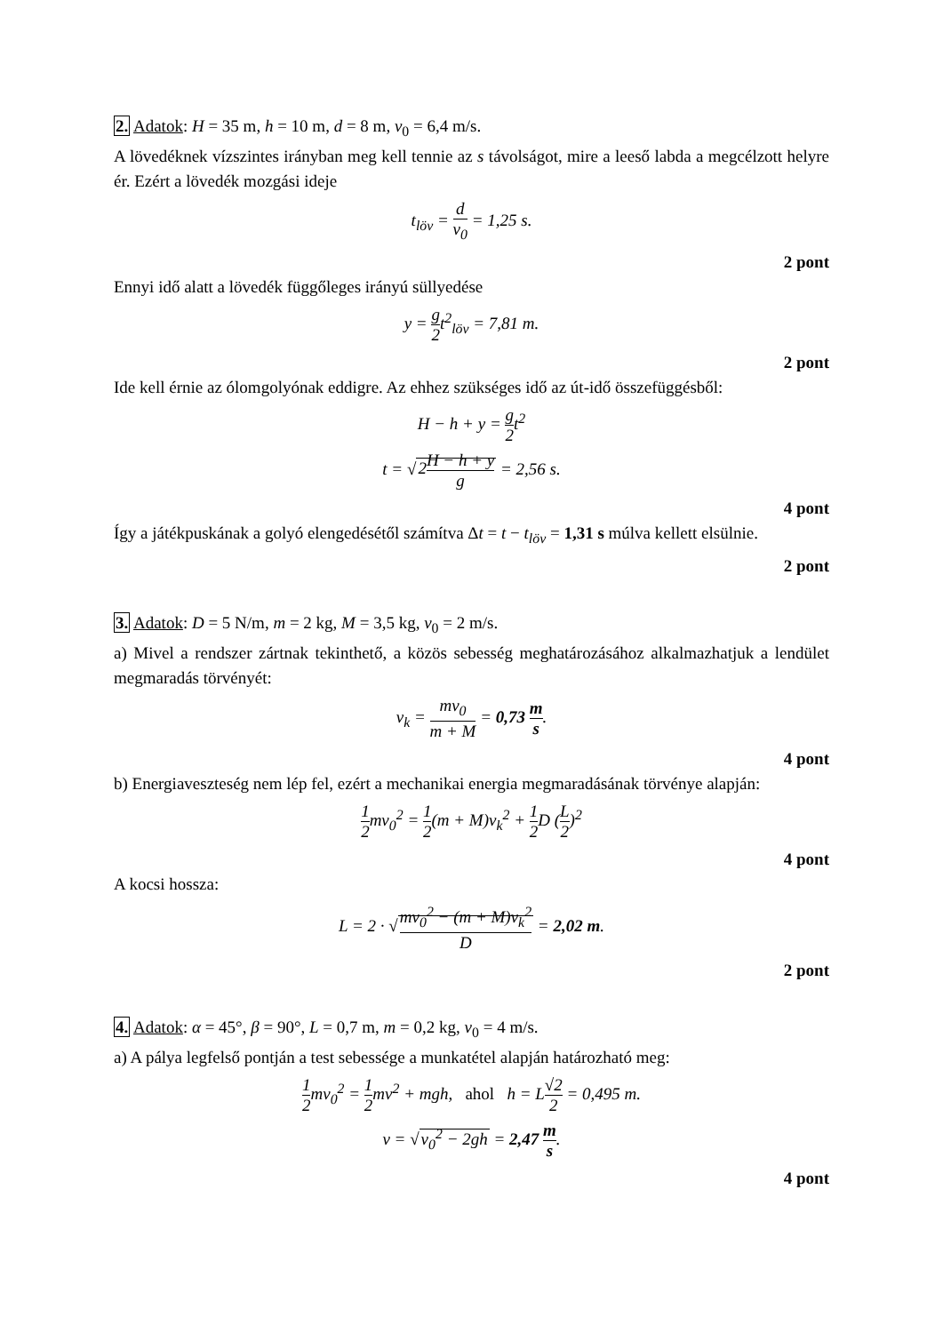2. Adatok: H = 35 m, h = 10 m, d = 8 m, v<sub>0</sub> = 6,4 m/s.
A lövedéknek vízszintes irányban meg kell tennie az s távolságot, mire a leeső labda a megcélzott helyre ér. Ezért a lövedék mozgási ideje
t<sub>löv</sub> = d v<sub>0</sub> = 1,25 s.
2 pont
Ennyi idő alatt a lövedék függőleges irányú süllyedése
y = g 2t<sup>2</sup><sub>löv</sub> = 7,81 m.
2 pont
Ide kell érnie az ólomgolyónak eddigre. Az ehhez szükséges idő az út-idő összefüggésből:
H − h + y = g 2t<sup>2</sup>
t = √2H − h + y g = 2,56 s.
4 pont
Így a játékpuskának a golyó elengedésétől számítva Δt = t − t<sub>löv</sub> = 1,31 s múlva kellett elsülnie.
2 pont
3. Adatok: D = 5 N/m, m = 2 kg, M = 3,5 kg, v<sub>0</sub> = 2 m/s.
a) Mivel a rendszer zártnak tekinthető, a közös sebesség meghatározásához alkalmazhatjuk a lendület megmaradás törvényét:
v<sub>k</sub> = mv<sub>0</sub> m + M = 0,73 m s.
4 pont
b) Energiaveszteség nem lép fel, ezért a mechanikai energia megmaradásának törvénye alapján:
1 2mv<sub>0</sub><sup>2</sup> = 1 2(m + M)v<sub>k</sub><sup>2</sup> + 1 2 D (L 2)<sup>2</sup>
4 pont
A kocsi hossza:
L = 2 · √mv<sub>0</sub><sup>2</sup> − (m + M)v<sub>k</sub><sup>2</sup> D = 2,02 m.
2 pont
4. Adatok: α = 45°, β = 90°, L = 0,7 m, m = 0,2 kg, v<sub>0</sub> = 4 m/s.
a) A pálya legfelső pontján a test sebessége a munkatétel alapján határozható meg:
1 2mv<sub>0</sub><sup>2</sup> = 1 2mv<sup>2</sup> + mgh, ahol h = L√2 2 = 0,495 m.
v = √v<sub>0</sub><sup>2</sup> − 2gh = 2,47 m s.
4 pont